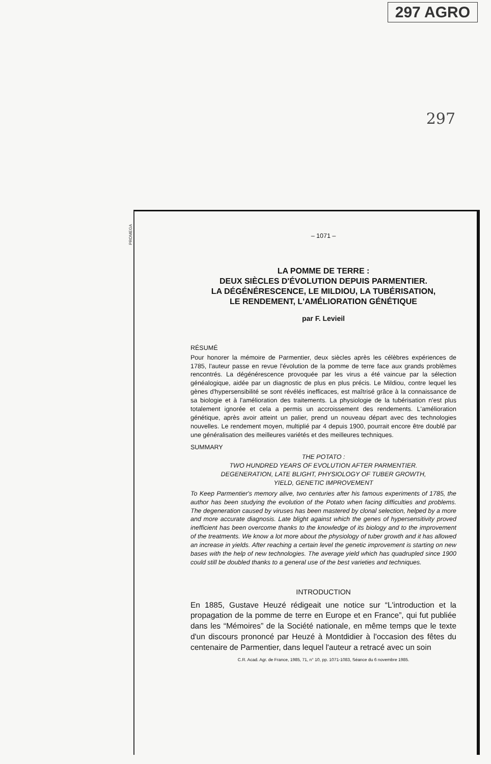297 AGRO
297
PROMEGA
– 1071 –
LA POMME DE TERRE :
DEUX SIÈCLES D'ÉVOLUTION DEPUIS PARMENTIER.
LA DÉGÉNÉRESCENCE, LE MILDIOU, LA TUBÉRISATION,
LE RENDEMENT, L'AMÉLIORATION GÉNÉTIQUE
par F. Levieil
RÉSUMÉ
Pour honorer la mémoire de Parmentier, deux siècles après les célèbres expériences de 1785, l'auteur passe en revue l'évolution de la pomme de terre face aux grands problèmes rencontrés. La dégénérescence provoquée par les virus a été vaincue par la sélection généalogique, aidée par un diagnostic de plus en plus précis. Le Mildiou, contre lequel les gènes d'hypersensibilité se sont révélés inefficaces, est maîtrisé grâce à la connaissance de sa biologie et à l'amélioration des traitements. La physiologie de la tubérisation n'est plus totalement ignorée et cela a permis un accroissement des rendements. L'amélioration génétique, après avoir atteint un palier, prend un nouveau départ avec des technologies nouvelles. Le rendement moyen, multiplié par 4 depuis 1900, pourrait encore être doublé par une généralisation des meilleures variétés et des meilleures techniques.
SUMMARY
THE POTATO :
TWO HUNDRED YEARS OF EVOLUTION AFTER PARMENTIER.
DEGENERATION, LATE BLIGHT, PHYSIOLOGY OF TUBER GROWTH,
YIELD, GENETIC IMPROVEMENT
To Keep Parmentier's memory alive, two centuries after his famous experiments of 1785, the author has been studying the evolution of the Potato when facing difficulties and problems. The degeneration caused by viruses has been mastered by clonal selection, helped by a more and more accurate diagnosis. Late blight against which the genes of hypersensitivity proved inefficient has been overcome thanks to the knowledge of its biology and to the improvement of the treatments. We know a lot more about the physiology of tuber growth and it has allowed an increase in yields. After reaching a certain level the genetic improvement is starting on new bases with the help of new technologies. The average yield which has quadrupled since 1900 could still be doubled thanks to a general use of the best varieties and techniques.
INTRODUCTION
En 1885, Gustave Heuzé rédigeait une notice sur “L'introduction et la propagation de la pomme de terre en Europe et en France”, qui fut publiée dans les “Mémoires” de la Société nationale, en même temps que le texte d'un discours prononcé par Heuzé à Montdidier à l'occasion des fêtes du centenaire de Parmentier, dans lequel l'auteur a retracé avec un soin
C.R. Acad. Agr. de France, 1985, 71, n° 10, pp. 1071-1083, Séance du 6 novembre 1985.